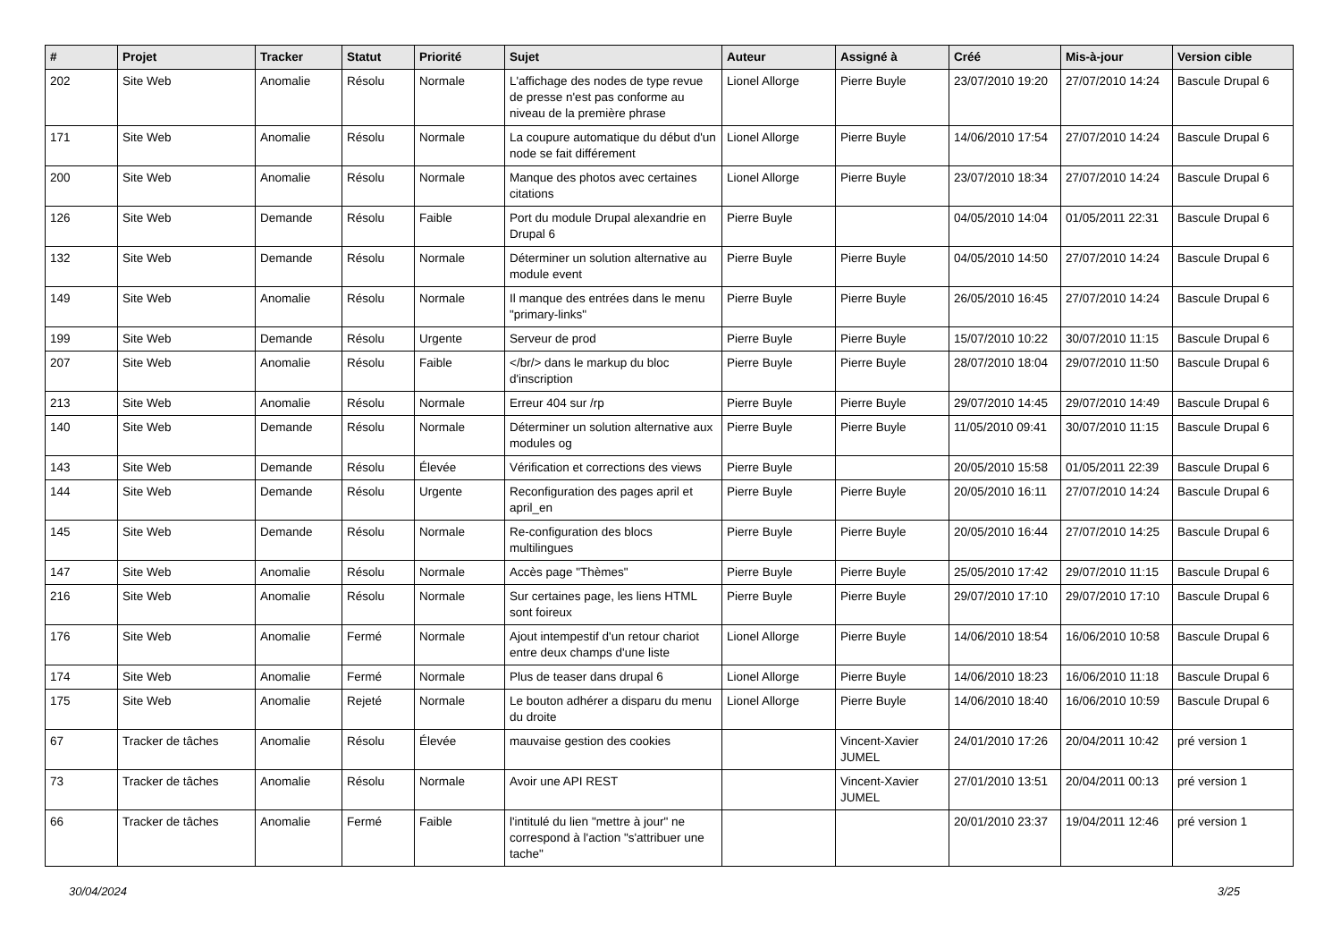| # | Projet | Tracker | Statut | Priorité | Sujet | Auteur | Assigné à | Créé | Mis-à-jour | Version cible |
| --- | --- | --- | --- | --- | --- | --- | --- | --- | --- | --- |
| 202 | Site Web | Anomalie | Résolu | Normale | L'affichage des nodes de type revue de presse n'est pas conforme au niveau de la première phrase | Lionel Allorge | Pierre Buyle | 23/07/2010 19:20 | 27/07/2010 14:24 | Bascule Drupal 6 |
| 171 | Site Web | Anomalie | Résolu | Normale | La coupure automatique du début d'un node se fait différement | Lionel Allorge | Pierre Buyle | 14/06/2010 17:54 | 27/07/2010 14:24 | Bascule Drupal 6 |
| 200 | Site Web | Anomalie | Résolu | Normale | Manque des photos avec certaines citations | Lionel Allorge | Pierre Buyle | 23/07/2010 18:34 | 27/07/2010 14:24 | Bascule Drupal 6 |
| 126 | Site Web | Demande | Résolu | Faible | Port du module Drupal alexandrie en Drupal 6 | Pierre Buyle | | 04/05/2010 14:04 | 01/05/2011 22:31 | Bascule Drupal 6 |
| 132 | Site Web | Demande | Résolu | Normale | Déterminer un solution alternative au module event | Pierre Buyle | Pierre Buyle | 04/05/2010 14:50 | 27/07/2010 14:24 | Bascule Drupal 6 |
| 149 | Site Web | Anomalie | Résolu | Normale | Il manque des entrées dans le menu "primary-links" | Pierre Buyle | Pierre Buyle | 26/05/2010 16:45 | 27/07/2010 14:24 | Bascule Drupal 6 |
| 199 | Site Web | Demande | Résolu | Urgente | Serveur de prod | Pierre Buyle | Pierre Buyle | 15/07/2010 10:22 | 30/07/2010 11:15 | Bascule Drupal 6 |
| 207 | Site Web | Anomalie | Résolu | Faible | </br/> dans le markup du bloc d'inscription | Pierre Buyle | Pierre Buyle | 28/07/2010 18:04 | 29/07/2010 11:50 | Bascule Drupal 6 |
| 213 | Site Web | Anomalie | Résolu | Normale | Erreur 404 sur /rp | Pierre Buyle | Pierre Buyle | 29/07/2010 14:45 | 29/07/2010 14:49 | Bascule Drupal 6 |
| 140 | Site Web | Demande | Résolu | Normale | Déterminer un solution alternative aux modules og | Pierre Buyle | Pierre Buyle | 11/05/2010 09:41 | 30/07/2010 11:15 | Bascule Drupal 6 |
| 143 | Site Web | Demande | Résolu | Élevée | Vérification et corrections des views | Pierre Buyle | | 20/05/2010 15:58 | 01/05/2011 22:39 | Bascule Drupal 6 |
| 144 | Site Web | Demande | Résolu | Urgente | Reconfiguration des pages april et april_en | Pierre Buyle | Pierre Buyle | 20/05/2010 16:11 | 27/07/2010 14:24 | Bascule Drupal 6 |
| 145 | Site Web | Demande | Résolu | Normale | Re-configuration des blocs multilingues | Pierre Buyle | Pierre Buyle | 20/05/2010 16:44 | 27/07/2010 14:25 | Bascule Drupal 6 |
| 147 | Site Web | Anomalie | Résolu | Normale | Accès page "Thèmes" | Pierre Buyle | Pierre Buyle | 25/05/2010 17:42 | 29/07/2010 11:15 | Bascule Drupal 6 |
| 216 | Site Web | Anomalie | Résolu | Normale | Sur certaines page, les liens HTML sont foireux | Pierre Buyle | Pierre Buyle | 29/07/2010 17:10 | 29/07/2010 17:10 | Bascule Drupal 6 |
| 176 | Site Web | Anomalie | Fermé | Normale | Ajout intempestif d'un retour chariot entre deux champs d'une liste | Lionel Allorge | Pierre Buyle | 14/06/2010 18:54 | 16/06/2010 10:58 | Bascule Drupal 6 |
| 174 | Site Web | Anomalie | Fermé | Normale | Plus de teaser dans drupal 6 | Lionel Allorge | Pierre Buyle | 14/06/2010 18:23 | 16/06/2010 11:18 | Bascule Drupal 6 |
| 175 | Site Web | Anomalie | Rejeté | Normale | Le bouton adhérer a disparu du menu du droite | Lionel Allorge | Pierre Buyle | 14/06/2010 18:40 | 16/06/2010 10:59 | Bascule Drupal 6 |
| 67 | Tracker de tâches | Anomalie | Résolu | Élevée | mauvaise gestion des cookies | | Vincent-Xavier JUMEL | 24/01/2010 17:26 | 20/04/2011 10:42 | pré version 1 |
| 73 | Tracker de tâches | Anomalie | Résolu | Normale | Avoir une API REST | | Vincent-Xavier JUMEL | 27/01/2010 13:51 | 20/04/2011 00:13 | pré version 1 |
| 66 | Tracker de tâches | Anomalie | Fermé | Faible | l'intitulé du lien "mettre à jour" ne correspond à l'action "s'attribuer une tache" | | | 20/01/2010 23:37 | 19/04/2011 12:46 | pré version 1 |
30/04/2024 3/25